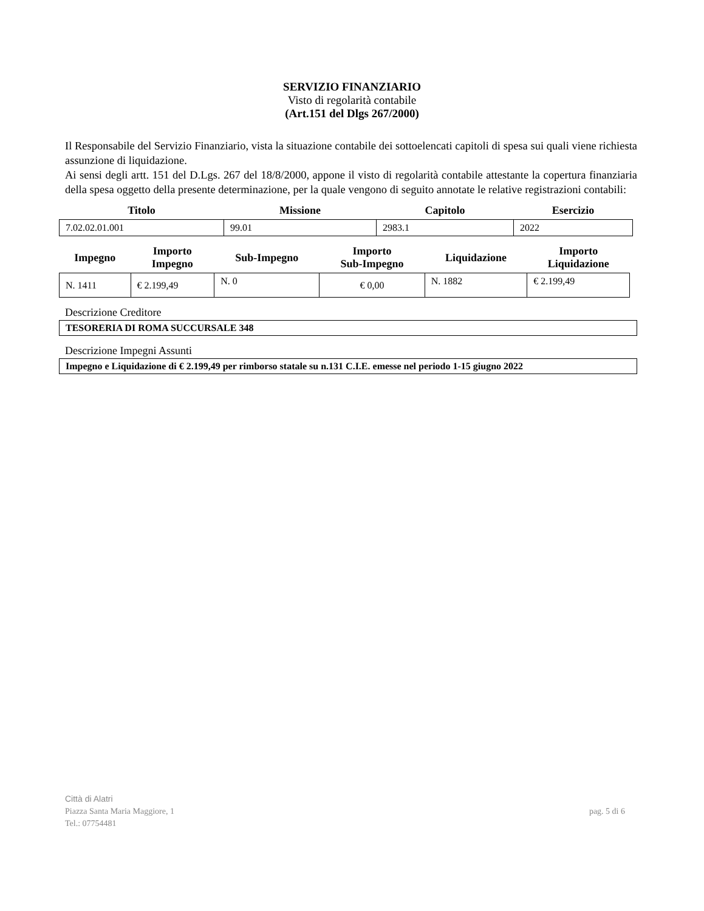SERVIZIO FINANZIARIO
Visto di regolarità contabile
(Art.151 del Dlgs 267/2000)
Il Responsabile del Servizio Finanziario, vista la situazione contabile dei sottoelencati capitoli di spesa sui quali viene richiesta assunzione di liquidazione.
Ai sensi degli artt. 151 del D.Lgs. 267 del 18/8/2000, appone il visto di regolarità contabile attestante la copertura finanziaria della spesa oggetto della presente determinazione, per la quale vengono di seguito annotate le relative registrazioni contabili:
| Titolo | Missione | Capitolo | Esercizio |
| --- | --- | --- | --- |
| 7.02.02.01.001 | 99.01 | 2983.1 | 2022 |
| Impegno | Importo Impegno | Sub-Impegno | Importo Sub-Impegno | Liquidazione | Importo Liquidazione |
| --- | --- | --- | --- | --- | --- |
| N. 1411 | € 2.199,49 | N. 0 | € 0,00 | N. 1882 | € 2.199,49 |
Descrizione Creditore
TESORERIA DI ROMA SUCCURSALE 348
Descrizione Impegni Assunti
Impegno e Liquidazione di € 2.199,49 per rimborso statale su n.131 C.I.E. emesse nel periodo 1-15 giugno 2022
Città di Alatri
Piazza Santa Maria Maggiore, 1 pag. 5 di 6
Tel.: 07754481